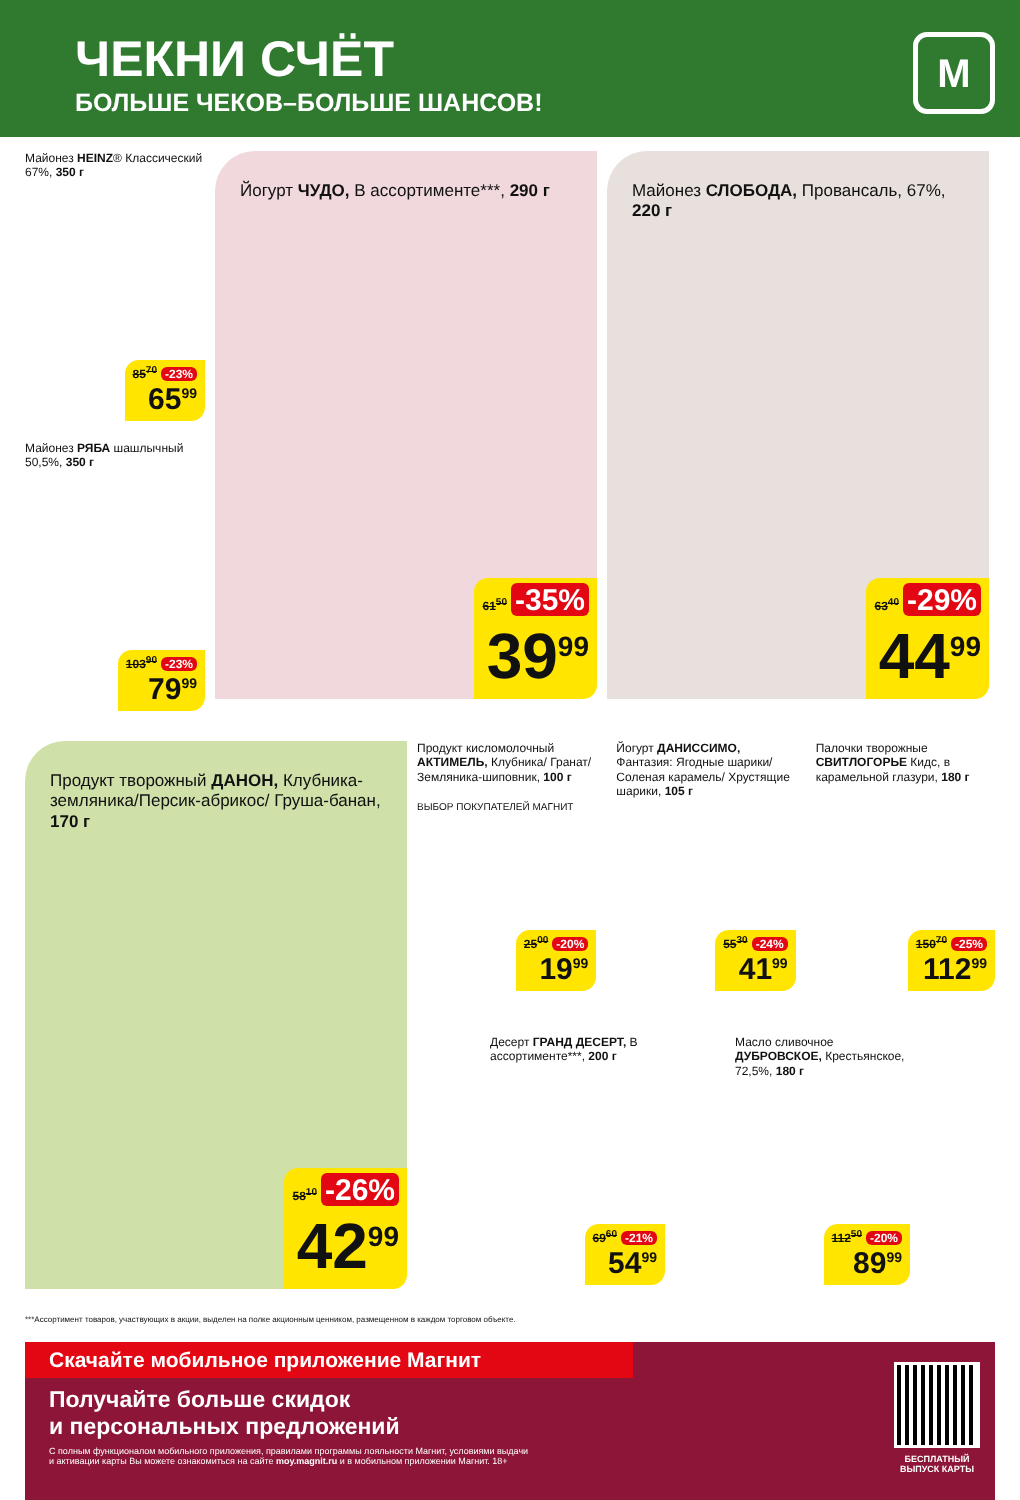ЧЕКНИ СЧЁТ
БОЛЬШЕ ЧЕКОВ–БОЛЬШЕ ШАНСОВ!
М
Майонез HEINZ® Классический 67%, 350 г
85<sup>70</sup> -23%
65<sup>99</sup>
Майонез РЯБА шашлычный 50,5%, 350 г
103<sup>90</sup> -23%
79<sup>99</sup>
Йогурт ЧУДО, В ассортименте***, 290 г
61<sup>50</sup> -35%
39<sup>99</sup>
Майонез СЛОБОДА, Провансаль, 67%, 220 г
63<sup>40</sup> -29%
44<sup>99</sup>
Продукт творожный ДАНОН, Клубника- земляника/Персик-абрикос/ Груша-банан, 170 г
58<sup>10</sup> -26%
42<sup>99</sup>
Продукт кисломолочный АКТИМЕЛЬ, Клубника/ Гранат/ Земляника-шиповник, 100 г
ВЫБОР ПОКУПАТЕЛЕЙ МАГНИТ
25<sup>00</sup> -20%
19<sup>99</sup>
Йогурт ДАНИССИМО, Фантазия: Ягодные шарики/ Соленая карамель/ Хрустящие шарики, 105 г
55<sup>30</sup> -24%
41<sup>99</sup>
Палочки творожные СВИТЛОГОРЬЕ Кидс, в карамельной глазури, 180 г
150<sup>70</sup> -25%
112<sup>99</sup>
Десерт ГРАНД ДЕСЕРТ, В ассортименте***, 200 г
69<sup>60</sup> -21%
54<sup>99</sup>
Масло сливочное ДУБРОВСКОЕ, Крестьянское, 72,5%, 180 г
112<sup>50</sup> -20%
89<sup>99</sup>
***Ассортимент товаров, участвующих в акции, выделен на полке акционным ценником, размещенном в каждом торговом объекте.
Скачайте мобильное приложение Магнит
Получайте больше скидок
и персональных предложений
С полным функционалом мобильного приложения, правилами программы лояльности Магнит, условиями выдачи
и активации карты Вы можете ознакомиться на сайте moy.magnit.ru и в мобильном приложении Магнит. 18+
БЕСПЛАТНЫЙ
ВЫПУСК КАРТЫ